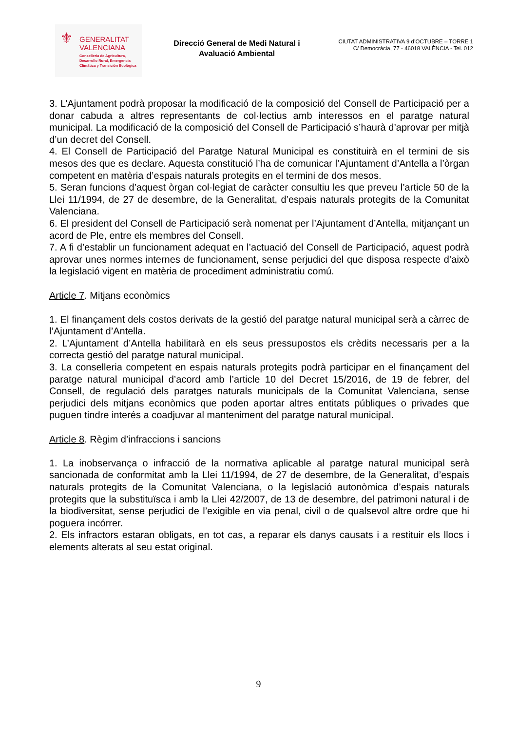⚜
GENERALITAT
VALENCIANA
Conselleria de Agricultura,
Desarrollo Rural, Emergencia
Climática y Transición Ecológica
Direcció General de Medi Natural i Avaluació Ambiental
CIUTAT ADMINISTRATIVA 9 d’OCTUBRE – TORRE 1
C/ Democràcia, 77 - 46018 VALÈNCIA - Tel. 012
3. L’Ajuntament podrà proposar la modificació de la composició del Consell de Participació per a donar cabuda a altres representants de col·lectius amb interessos en el paratge natural municipal. La modificació de la composició del Consell de Participació s’haurà d’aprovar per mitjà d’un decret del Consell.
4. El Consell de Participació del Paratge Natural Municipal es constituirà en el termini de sis mesos des que es declare. Aquesta constitució l’ha de comunicar l’Ajuntament d’Antella a l’òrgan competent en matèria d’espais naturals protegits en el termini de dos mesos.
5. Seran funcions d’aquest òrgan col·legiat de caràcter consultiu les que preveu l’article 50 de la Llei 11/1994, de 27 de desembre, de la Generalitat, d’espais naturals protegits de la Comunitat Valenciana.
6. El president del Consell de Participació serà nomenat per l’Ajuntament d’Antella, mitjançant un acord de Ple, entre els membres del Consell.
7. A fi d’establir un funcionament adequat en l’actuació del Consell de Participació, aquest podrà aprovar unes normes internes de funcionament, sense perjudici del que disposa respecte d’això la legislació vigent en matèria de procediment administratiu comú.
Article 7. Mitjans econòmics
1. El finançament dels costos derivats de la gestió del paratge natural municipal serà a càrrec de l’Ajuntament d’Antella.
2. L’Ajuntament d’Antella habilitarà en els seus pressupostos els crèdits necessaris per a la correcta gestió del paratge natural municipal.
3. La conselleria competent en espais naturals protegits podrà participar en el finançament del paratge natural municipal d’acord amb l’article 10 del Decret 15/2016, de 19 de febrer, del Consell, de regulació dels paratges naturals municipals de la Comunitat Valenciana, sense perjudici dels mitjans econòmics que poden aportar altres entitats públiques o privades que puguen tindre interés a coadjuvar al manteniment del paratge natural municipal.
Article 8. Règim d’infraccions i sancions
1. La inobservança o infracció de la normativa aplicable al paratge natural municipal serà sancionada de conformitat amb la Llei 11/1994, de 27 de desembre, de la Generalitat, d’espais naturals protegits de la Comunitat Valenciana, o la legislació autonòmica d’espais naturals protegits que la substituïsca i amb la Llei 42/2007, de 13 de desembre, del patrimoni natural i de la biodiversitat, sense perjudici de l’exigible en via penal, civil o de qualsevol altre ordre que hi poguera incórrer.
2. Els infractors estaran obligats, en tot cas, a reparar els danys causats i a restituir els llocs i elements alterats al seu estat original.
9